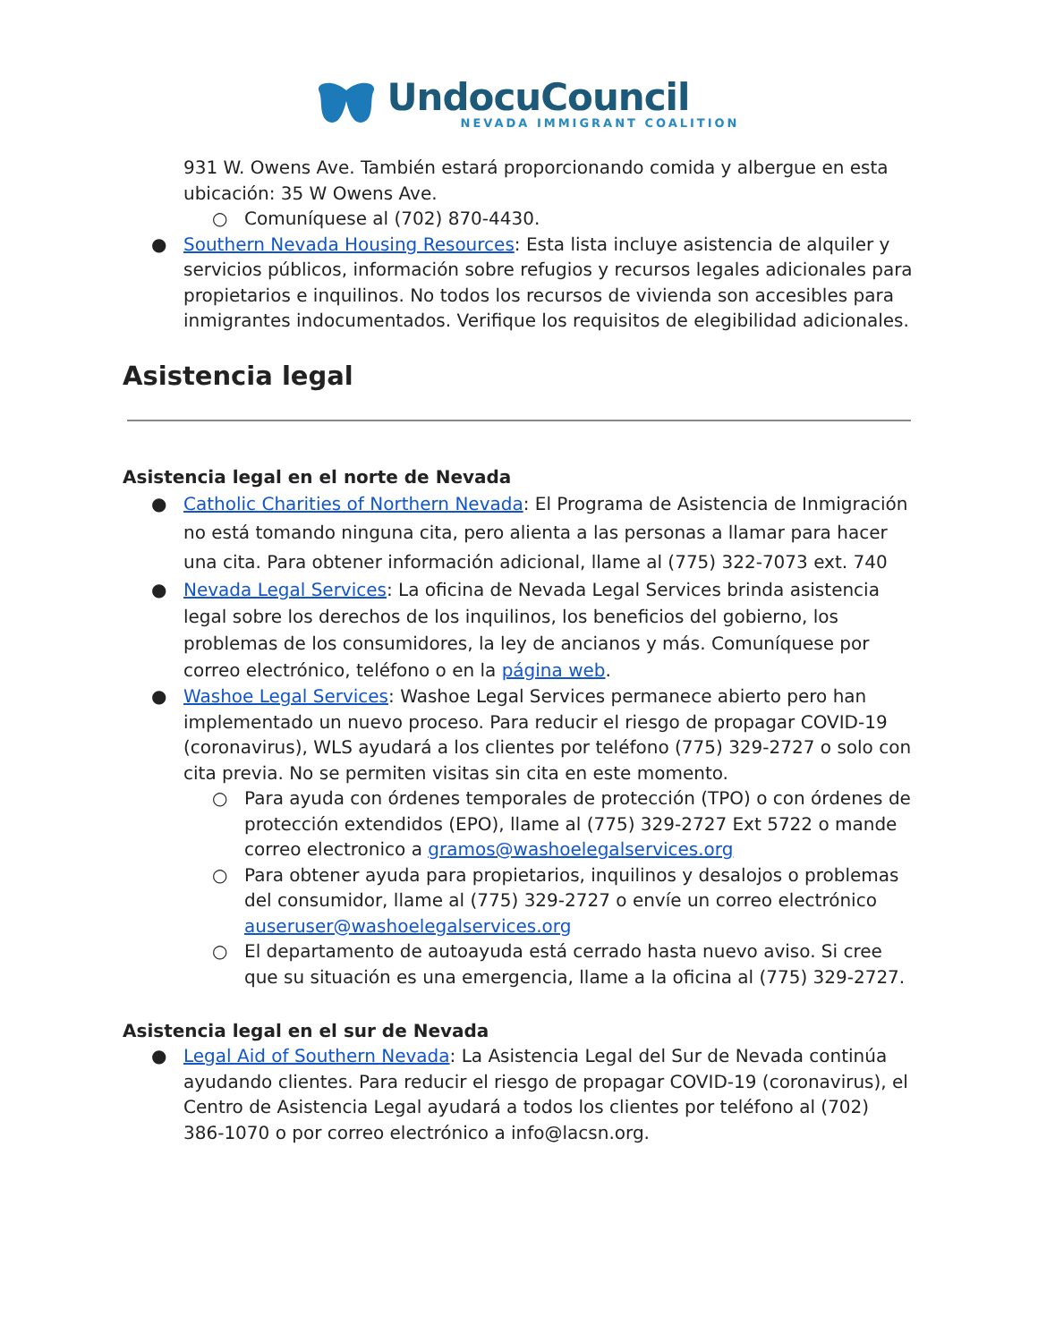UndocuCouncil
NEVADA IMMIGRANT COALITION
931 W. Owens Ave. También estará proporcionando comida y albergue en esta ubicación: 35 W Owens Ave.
○ Comuníquese al (702) 870-4430.
● Southern Nevada Housing Resources: Esta lista incluye asistencia de alquiler y servicios públicos, información sobre refugios y recursos legales adicionales para propietarios e inquilinos. No todos los recursos de vivienda son accesibles para inmigrantes indocumentados. Verifique los requisitos de elegibilidad adicionales.
Asistencia legal
Asistencia legal en el norte de Nevada
● Catholic Charities of Northern Nevada: El Programa de Asistencia de Inmigración no está tomando ninguna cita, pero alienta a las personas a llamar para hacer una cita. Para obtener información adicional, llame al (775) 322-7073 ext. 740
● Nevada Legal Services: La oficina de Nevada Legal Services brinda asistencia legal sobre los derechos de los inquilinos, los beneficios del gobierno, los problemas de los consumidores, la ley de ancianos y más. Comuníquese por correo electrónico, teléfono o en la página web.
● Washoe Legal Services: Washoe Legal Services permanece abierto pero han implementado un nuevo proceso. Para reducir el riesgo de propagar COVID-19 (coronavirus), WLS ayudará a los clientes por teléfono (775) 329-2727 o solo con cita previa. No se permiten visitas sin cita en este momento.
○ Para ayuda con órdenes temporales de protección (TPO) o con órdenes de protección extendidos (EPO), llame al (775) 329-2727 Ext 5722 o mande correo electronico a gramos@washoelegalservices.org
○ Para obtener ayuda para propietarios, inquilinos y desalojos o problemas del consumidor, llame al (775) 329-2727 o envíe un correo electrónico auseruser@washoelegalservices.org
○ El departamento de autoayuda está cerrado hasta nuevo aviso. Si cree que su situación es una emergencia, llame a la oficina al (775) 329-2727.
Asistencia legal en el sur de Nevada
● Legal Aid of Southern Nevada: La Asistencia Legal del Sur de Nevada continúa ayudando clientes. Para reducir el riesgo de propagar COVID-19 (coronavirus), el Centro de Asistencia Legal ayudará a todos los clientes por teléfono al (702) 386-1070 o por correo electrónico a info@lacsn.org.